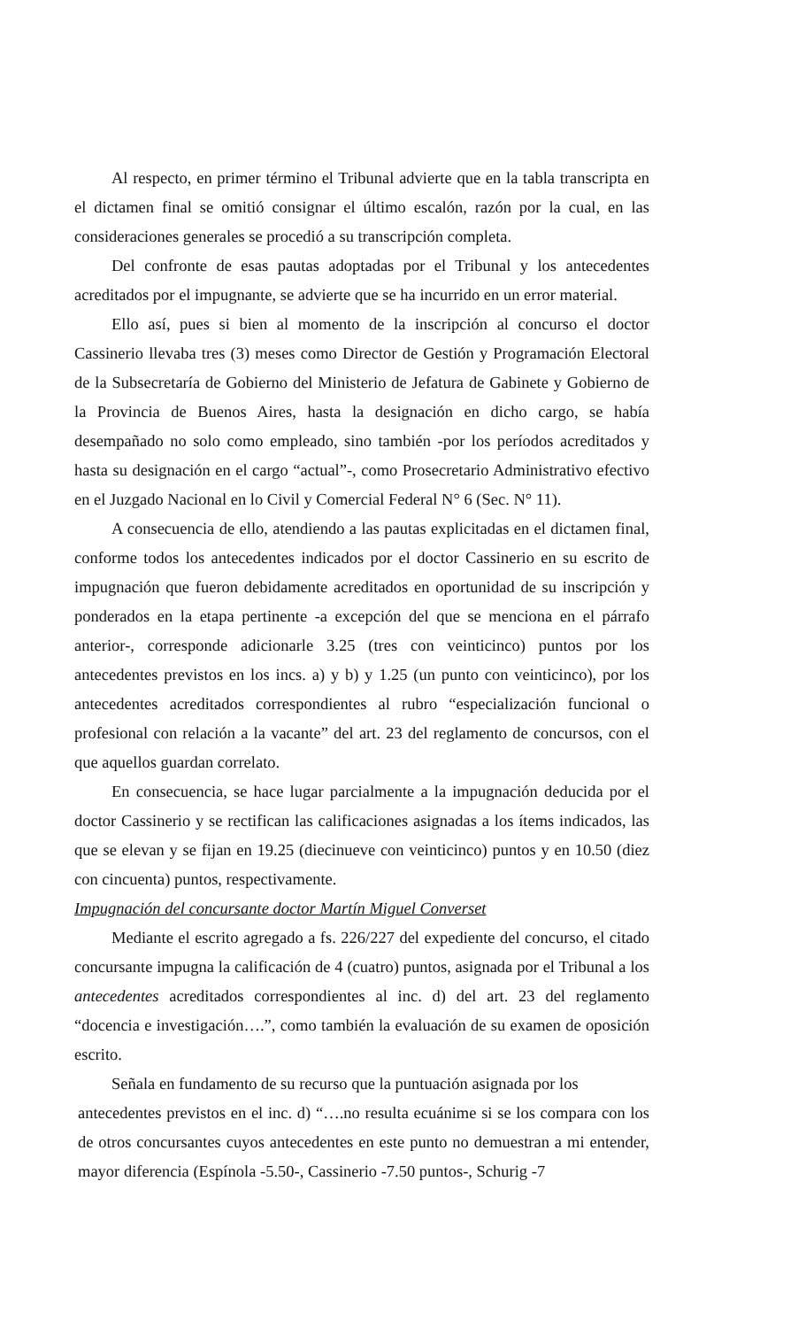Al respecto, en primer término el Tribunal advierte que en la tabla transcripta en el dictamen final se omitió consignar el último escalón, razón por la cual, en las consideraciones generales se procedió a su transcripción completa.
Del confronte de esas pautas adoptadas por el Tribunal y los antecedentes acreditados por el impugnante, se advierte que se ha incurrido en un error material.
Ello así, pues si bien al momento de la inscripción al concurso el doctor Cassinerio llevaba tres (3) meses como Director de Gestión y Programación Electoral de la Subsecretaría de Gobierno del Ministerio de Jefatura de Gabinete y Gobierno de la Provincia de Buenos Aires, hasta la designación en dicho cargo, se había desempañado no solo como empleado, sino también -por los períodos acreditados y hasta su designación en el cargo “actual”-, como Prosecretario Administrativo efectivo en el Juzgado Nacional en lo Civil y Comercial Federal N° 6 (Sec. N° 11).
A consecuencia de ello, atendiendo a las pautas explicitadas en el dictamen final, conforme todos los antecedentes indicados por el doctor Cassinerio en su escrito de impugnación que fueron debidamente acreditados en oportunidad de su inscripción y ponderados en la etapa pertinente -a excepción del que se menciona en el párrafo anterior-, corresponde adicionarle 3.25 (tres con veinticinco) puntos por los antecedentes previstos en los incs. a) y b) y 1.25 (un punto con veinticinco), por los antecedentes acreditados correspondientes al rubro “especialización funcional o profesional con relación a la vacante” del art. 23 del reglamento de concursos, con el que aquellos guardan correlato.
En consecuencia, se hace lugar parcialmente a la impugnación deducida por el doctor Cassinerio y se rectifican las calificaciones asignadas a los ítems indicados, las que se elevan y se fijan en 19.25 (diecinueve con veinticinco) puntos y en 10.50 (diez con cincuenta) puntos, respectivamente.
Impugnación del concursante doctor Martín Miguel Converset
Mediante el escrito agregado a fs. 226/227 del expediente del concurso, el citado concursante impugna la calificación de 4 (cuatro) puntos, asignada por el Tribunal a los antecedentes acreditados correspondientes al inc. d) del art. 23 del reglamento “docencia e investigación….”, como también la evaluación de su examen de oposición escrito.
Señala en fundamento de su recurso que la puntuación asignada por los
antecedentes previstos en el inc. d) “….no resulta ecuánime si se los compara con los de otros concursantes cuyos antecedentes en este punto no demuestran a mi entender, mayor diferencia (Espínola -5.50-, Cassinerio -7.50 puntos-, Schurig -7